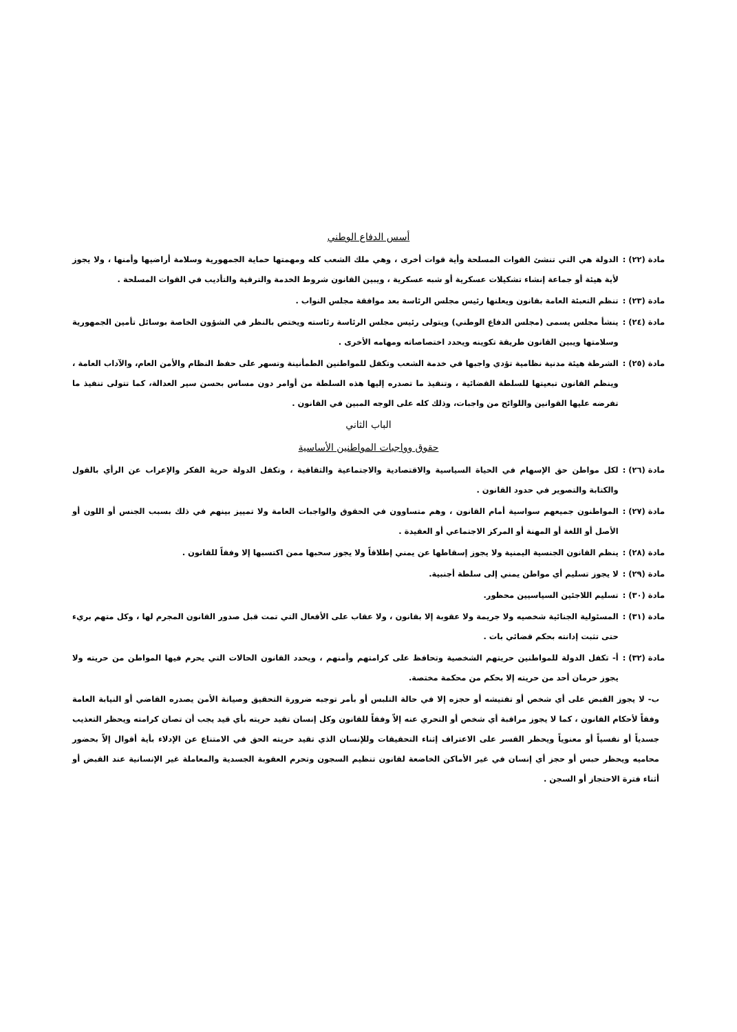أسس الدفاع الوطني
مادة (٢٢) : الدولة هي التي تنشئ القوات المسلحة وأية قوات أخرى ، وهي ملك الشعب كله ومهمتها حماية الجمهورية وسلامة أراضيها وأمنها ، ولا يجوز لأية هيئة أو جماعة إنشاء تشكيلات عسكرية أو شبه عسكرية ، ويبين القانون شروط الخدمة والترقية والتأديب في القوات المسلحة .
مادة (٢٣) : تنظم التعبئة العامة بقانون ويعلنها رئيس مجلس الرئاسة بعد موافقة مجلس النواب .
مادة (٢٤) : ينشأ مجلس يسمى (مجلس الدفاع الوطني) ويتولى رئيس مجلس الرئاسة رئاسته ويختص بالنظر في الشؤون الخاصة بوسائل تأمين الجمهورية وسلامتها ويبين القانون طريقة تكوينه ويحدد اختصاصاته ومهامه الأخرى .
مادة (٢٥) : الشرطة هيئة مدنية نظامية تؤدي واجبها في خدمة الشعب وتكفل للمواطنين الطمأنينة وتسهر على حفظ النظام والأمن العام، والآداب العامة ، وينظم القانون تبعيتها للسلطة القضائية ، وتنفيذ ما تصدره إليها هذه السلطة من أوامر دون مساس بحسن سير العدالة، كما تتولى تنفيذ ما تفرضه عليها القوانين واللوائح من واجبات، وذلك كله على الوجه المبين في القانون .
الباب الثاني
حقوق وواجبات المواطنين الأساسية
مادة (٢٦) : لكل مواطن حق الإسهام في الحياة السياسية والاقتصادية والاجتماعية والثقافية ، وتكفل الدولة حرية الفكر والإعراب عن الرأي بالقول والكتابة والتصوير في حدود القانون .
مادة (٢٧) : المواطنون جميعهم سواسية أمام القانون ، وهم متساوون في الحقوق والواجبات العامة ولا تمييز بينهم في ذلك بسبب الجنس أو اللون أو الأصل أو اللغة أو المهنة أو المركز الاجتماعي أو العقيدة .
مادة (٢٨) : ينظم القانون الجنسية اليمنية ولا يجوز إسقاطها عن يمني إطلاقاً ولا يجوز سحبها ممن اكتسبها إلا وفقاً للقانون .
مادة (٢٩) : لا يجوز تسليم أي مواطن يمني إلى سلطة أجنبية.
مادة (٣٠) : تسليم اللاجئين السياسيين محظور.
مادة (٣١) : المسئولية الجنائية شخصيه ولا جريمة ولا عقوبة إلا بقانون ، ولا عقاب على الأفعال التي تمت قبل صدور القانون المجرم لها ، وكل متهم بريء حتى تثبت إدانته بحكم قضائي بات .
مادة (٣٢) : أ- تكفل الدولة للمواطنين حريتهم الشخصية وتحافظ على كرامتهم وأمنهم ، ويحدد القانون الحالات التي يحرم فيها المواطن من حريته ولا يجوز حرمان أحد من حريته إلا بحكم من محكمة مختصة.
ب- لا يجوز القبض على أي شخص أو تفتيشه أو حجزه إلا في حالة التلبس أو بأمر توجبه ضرورة التحقيق وصيانة الأمن يصدره القاضي أو النيابة العامة وفقاً لأحكام القانون ، كما لا يجوز مراقبة أي شخص أو التحري عنه إلاّ وفقاً للقانون وكل إنسان تقيد حريته بأي قيد يجب أن تصان كرامته ويحظر التعذيب جسدياً أو نفسياً أو معنوياً ويحظر القسر على الاعتراف إثناء التحقيقات وللإنسان الذي تقيد حريته الحق في الامتناع عن الإدلاء بأية أقوال إلاّ بحضور محاميه ويحظر حبس أو حجز أي إنسان في غير الأماكن الخاضعة لقانون تنظيم السجون وتحرم العقوبة الجسدية والمعاملة غير الإنسانية عند القبض أو أثناء فترة الاحتجاز أو السجن .